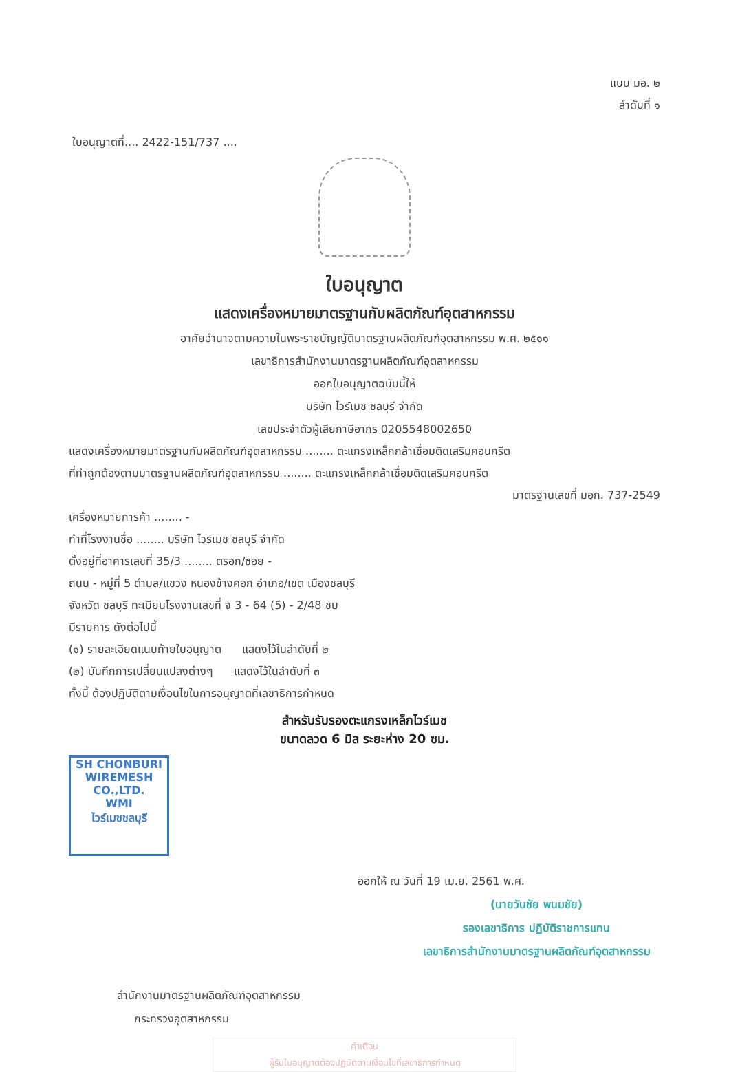แบบ มอ. ๒
ลำดับที่ ๑
ใบอนุญาตที่.... 2422-151/737 ....
ใบอนุญาต
แสดงเครื่องหมายมาตรฐานกับผลิตภัณฑ์อุตสาหกรรม
อาศัยอำนาจตามความในพระราชบัญญัติมาตรฐานผลิตภัณฑ์อุตสาหกรรม พ.ศ. ๒๕๑๑
เลขาธิการสำนักงานมาตรฐานผลิตภัณฑ์อุตสาหกรรม
ออกใบอนุญาตฉบับนี้ให้
บริษัท ไวร์เมช ชลบุรี จำกัด
เลขประจำตัวผู้เสียภาษีอากร 0205548002650
แสดงเครื่องหมายมาตรฐานกับผลิตภัณฑ์อุตสาหกรรม ........ ตะแกรงเหล็กกล้าเชื่อมติดเสริมคอนกรีต
ที่ทำถูกต้องตามมาตรฐานผลิตภัณฑ์อุตสาหกรรม ........ ตะแกรงเหล็กกล้าเชื่อมติดเสริมคอนกรีต
มาตรฐานเลขที่ มอก. 737-2549
เครื่องหมายการค้า ........ -
ทำที่โรงงานชื่อ ........ บริษัท ไวร์เมช ชลบุรี จำกัด
ตั้งอยู่ที่อาคารเลขที่ 35/3 ........ ตรอก/ซอย -
ถนน - หมู่ที่ 5 ตำบล/แขวง หนองข้างคอก อำเภอ/เขต เมืองชลบุรี
จังหวัด ชลบุรี ทะเบียนโรงงานเลขที่ จ 3 - 64 (5) - 2/48 ชบ
มีรายการ ดังต่อไปนี้
(๑) รายละเอียดแนบท้ายใบอนุญาต แสดงไว้ในลำดับที่ ๒
(๒) บันทึกการเปลี่ยนแปลงต่างๆ แสดงไว้ในลำดับที่ ๓
ทั้งนี้ ต้องปฏิบัติตามเงื่อนไขในการอนุญาตที่เลขาธิการกำหนด
สำหรับรับรองตะแกรงเหล็กไวร์เมช
ขนาดลวด 6 มิล ระยะห่าง 20 ซม.
SH CHONBURI
WIREMESH CO.,LTD.
WMI
ไวร์เมชชลบุรี
ออกให้ ณ วันที่ 19 เม.ย. 2561 พ.ศ.
(นายวันชัย พนมชัย)
รองเลขาธิการ ปฏิบัติราชการแทน
เลขาธิการสำนักงานมาตรฐานผลิตภัณฑ์อุตสาหกรรม
สำนักงานมาตรฐานผลิตภัณฑ์อุตสาหกรรม
กระทรวงอุตสาหกรรม
คำเตือน
ผู้รับใบอนุญาตต้องปฏิบัติตามเงื่อนไขที่เลขาธิการกำหนด